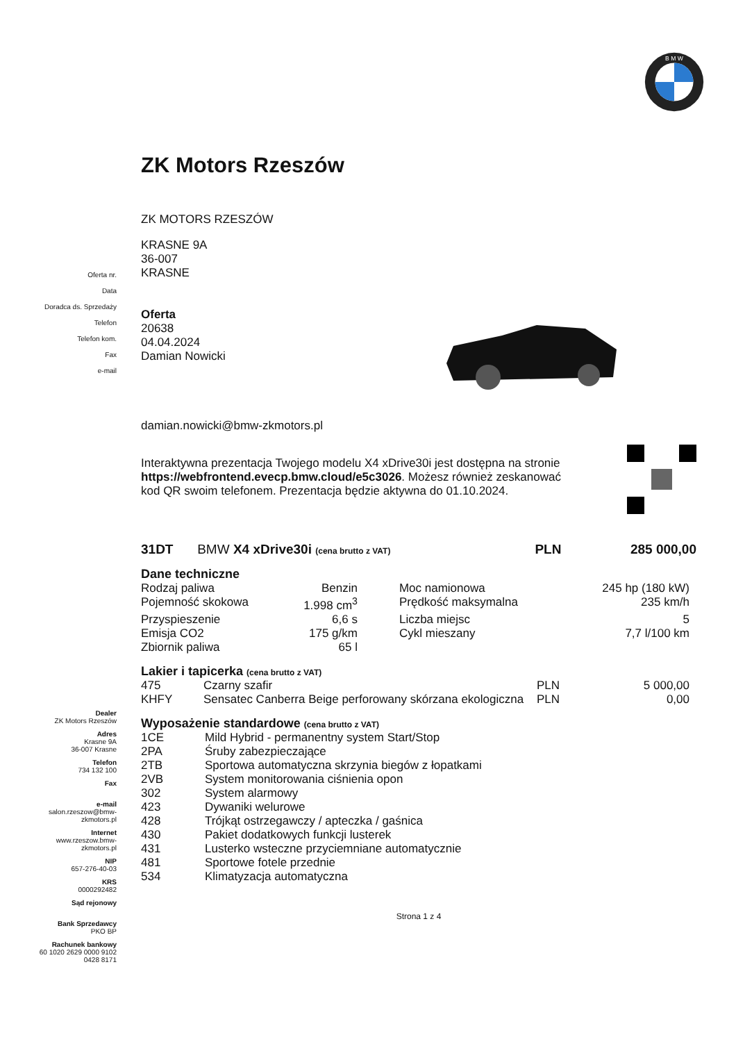B M W
Oferta nr.
Data
Doradca ds. Sprzedaży
Telefon
Telefon kom.
Fax
e-mail
Dealer
ZK Motors Rzeszów
Adres
Krasne 9A
36-007 Krasne
Telefon
734 132 100
Fax
e-mail
salon.rzeszow@bmw-
zkmotors.pl
Internet
www.rzeszow.bmw-
zkmotors.pl
NIP
657-276-40-03
KRS
0000292482
Sąd rejonowy
Bank Sprzedawcy
PKO BP
Rachunek bankowy
60 1020 2629 0000 9102
0428 8171
ZK Motors Rzeszów
ZK MOTORS RZESZÓW
KRASNE 9A
36-007
KRASNE
Oferta
20638
04.04.2024
Damian Nowicki
damian.nowicki@bmw-zkmotors.pl
Interaktywna prezentacja Twojego modelu X4 xDrive30i jest dostępna na stronie https://webfrontend.evecp.bmw.cloud/e5c3026. Możesz również zeskanować kod QR swoim telefonem. Prezentacja będzie aktywna do 01.10.2024.
| 31DT | BMW X4 xDrive30i (cena brutto z VAT) | PLN | 285 000,00 |
Dane techniczne
| Rodzaj paliwa | Benzin | Moc namionowa | 245 hp (180 kW) |
| Pojemność skokowa | 1.998 cm<sup>3</sup> | Prędkość maksymalna | 235 km/h |
| Przyspieszenie | 6,6 s | Liczba miejsc | 5 |
| Emisja CO2 | 175 g/km | Cykl mieszany | 7,7 l/100 km |
| Zbiornik paliwa | 65 l | | |
Lakier i tapicerka (cena brutto z VAT)
| 475 | Czarny szafir | PLN | 5 000,00 |
| KHFY | Sensatec Canberra Beige perforowany skórzana ekologiczna | PLN | 0,00 |
Wyposażenie standardowe (cena brutto z VAT)
| 1CE | Mild Hybrid - permanentny system Start/Stop |
| 2PA | Śruby zabezpieczające |
| 2TB | Sportowa automatyczna skrzynia biegów z łopatkami |
| 2VB | System monitorowania ciśnienia opon |
| 302 | System alarmowy |
| 423 | Dywaniki welurowe |
| 428 | Trójkąt ostrzegawczy / apteczka / gaśnica |
| 430 | Pakiet dodatkowych funkcji lusterek |
| 431 | Lusterko wsteczne przyciemniane automatycznie |
| 481 | Sportowe fotele przednie |
| 534 | Klimatyzacja automatyczna |
Strona 1 z 4